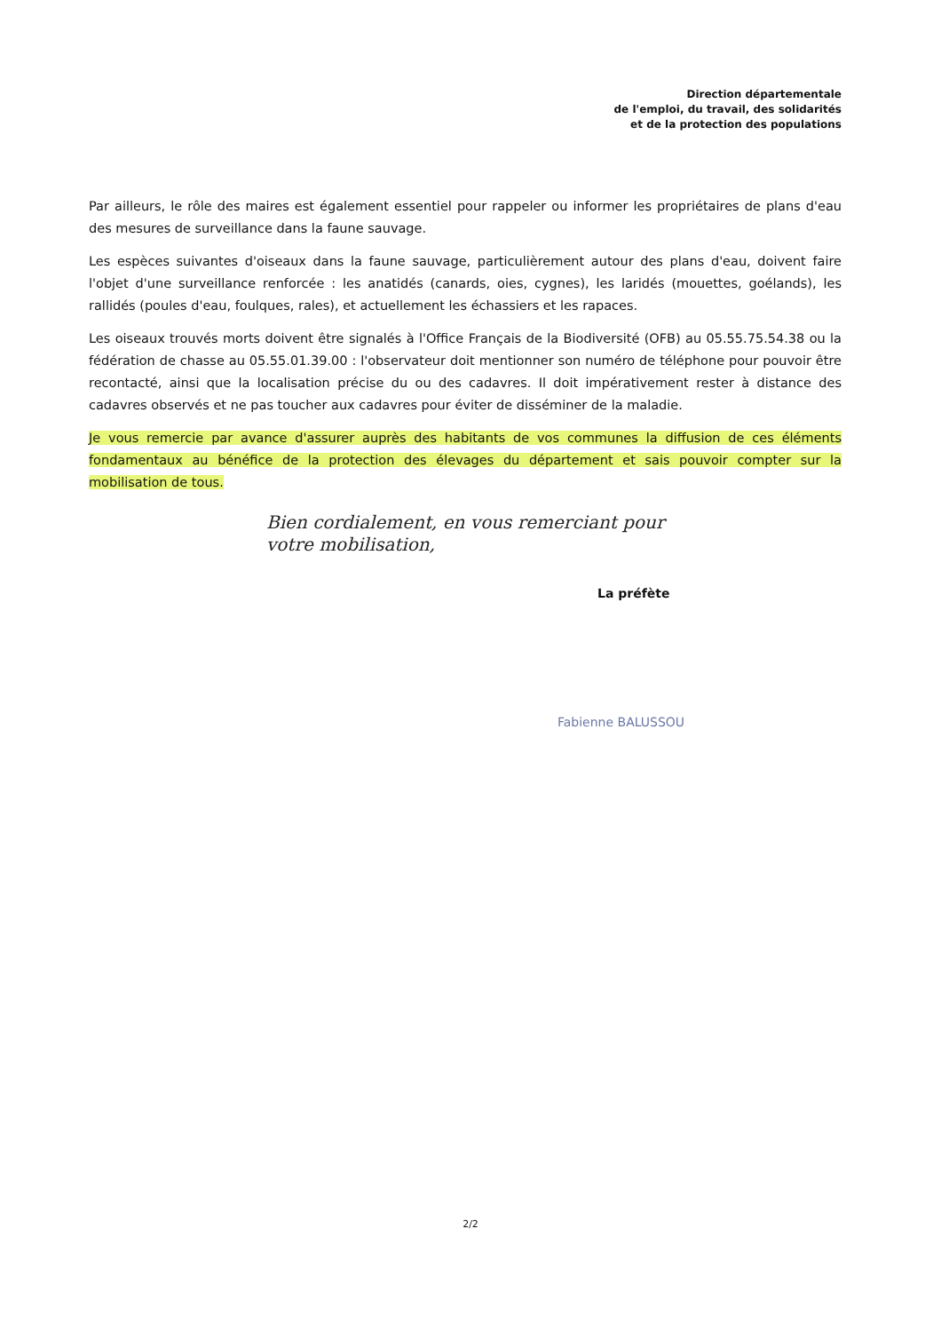Direction départementale
de l'emploi, du travail, des solidarités
et de la protection des populations
Par ailleurs, le rôle des maires est également essentiel pour rappeler ou informer les propriétaires de plans d'eau des mesures de surveillance dans la faune sauvage.
Les espèces suivantes d'oiseaux dans la faune sauvage, particulièrement autour des plans d'eau, doivent faire l'objet d'une surveillance renforcée : les anatidés (canards, oies, cygnes), les laridés (mouettes, goélands), les rallidés (poules d'eau, foulques, rales), et actuellement les échassiers et les rapaces.
Les oiseaux trouvés morts doivent être signalés à l'Office Français de la Biodiversité (OFB) au 05.55.75.54.38 ou la fédération de chasse au 05.55.01.39.00 : l'observateur doit mentionner son numéro de téléphone pour pouvoir être recontacté, ainsi que la localisation précise du ou des cadavres. Il doit impérativement rester à distance des cadavres observés et ne pas toucher aux cadavres pour éviter de disséminer de la maladie.
Je vous remercie par avance d'assurer auprès des habitants de vos communes la diffusion de ces éléments fondamentaux au bénéfice de la protection des élevages du département et sais pouvoir compter sur la mobilisation de tous.
Bien cordialement, en vous remerciant pour
votre mobilisation,
La préfète
Fabienne BALUSSOU
2/2